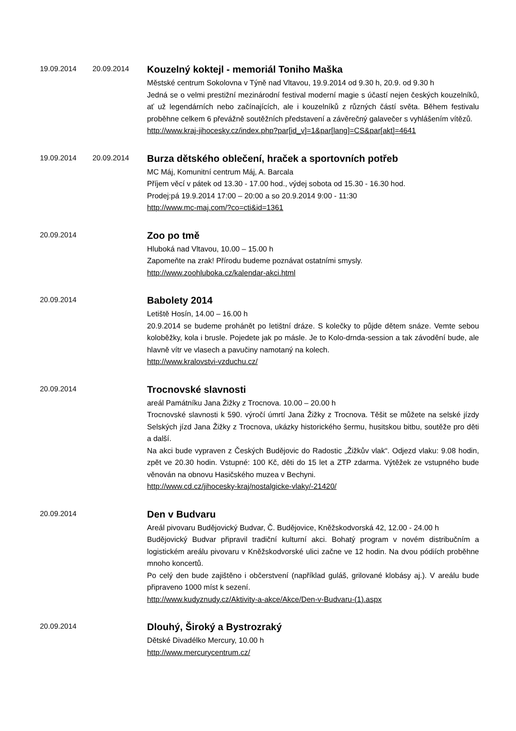19.09.2014 20.09.2014
Kouzelný koktejl - memoriál Toniho Maška
Městské centrum Sokolovna v Týně nad Vltavou, 19.9.2014 od 9.30 h, 20.9. od 9.30 h
Jedná se o velmi prestižní mezinárodní festival moderní magie s účastí nejen českých kouzelníků, ať už legendárních nebo začínajících, ale i kouzelníků z různých částí světa. Během festivalu proběhne celkem 6 převážně soutěžních představení a závěrečný galavečer s vyhlášením vítězů.
http://www.kraj-jihocesky.cz/index.php?par[id_v]=1&par[lang]=CS&par[akt]=4641
19.09.2014 20.09.2014
Burza dětského oblečení, hraček a sportovních potřeb
MC Máj, Komunitní centrum Máj, A. Barcala
Příjem věcí v pátek od 13.30 - 17.00 hod., výdej sobota od 15.30 - 16.30 hod.
Prodej:pá 19.9.2014 17:00 – 20:00 a so 20.9.2014 9:00 - 11:30
http://www.mc-maj.com/?co=cti&id=1361
20.09.2014
Zoo po tmě
Hluboká nad Vltavou, 10.00 – 15.00 h
Zapomeňte na zrak! Přírodu budeme poznávat ostatními smysly.
http://www.zoohluboka.cz/kalendar-akci.html
20.09.2014
Babolety 2014
Letiště Hosín, 14.00 – 16.00 h
20.9.2014 se budeme prohánět po letištní dráze. S kolečky to půjde dětem snáze. Vemte sebou koloběžky, kola i brusle. Pojedete jak po másle. Je to Kolo-drnda-session a tak závodění bude, ale hlavně vítr ve vlasech a pavučiny namotaný na kolech.
http://www.kralovstvi-vzduchu.cz/
20.09.2014
Trocnovské slavnosti
areál Památníku Jana Žižky z Trocnova. 10.00 – 20.00 h
Trocnovské slavnosti k 590. výročí úmrtí Jana Žižky z Trocnova. Těšit se můžete na selské jízdy Selských jízd Jana Žižky z Trocnova, ukázky historického šermu, husitskou bitbu, soutěže pro děti a další.
Na akci bude vypraven z Českých Budějovic do Radostic „Žižkův vlak“. Odjezd vlaku: 9.08 hodin, zpět ve 20.30 hodin. Vstupné: 100 Kč, děti do 15 let a ZTP zdarma. Výtěžek ze vstupného bude věnován na obnovu Hasičského muzea v Bechyni.
http://www.cd.cz/jihocesky-kraj/nostalgicke-vlaky/-21420/
20.09.2014
Den v Budvaru
Areál pivovaru Budějovický Budvar, Č. Budějovice, Kněžskodvorská 42, 12.00 - 24.00 h
Budějovický Budvar připravil tradiční kulturní akci. Bohatý program v novém distribučním a logistickém areálu pivovaru v Kněžskodvorské ulici začne ve 12 hodin. Na dvou pódiích proběhne mnoho koncertů.
Po celý den bude zajištěno i občerstvení (například guláš, grilované klobásy aj.). V areálu bude připraveno 1000 míst k sezení.
http://www.kudyznudy.cz/Aktivity-a-akce/Akce/Den-v-Budvaru-(1).aspx
20.09.2014
Dlouhý, Široký a Bystrozraký
Dětské Divadélko Mercury, 10.00 h
http://www.mercurycentrum.cz/